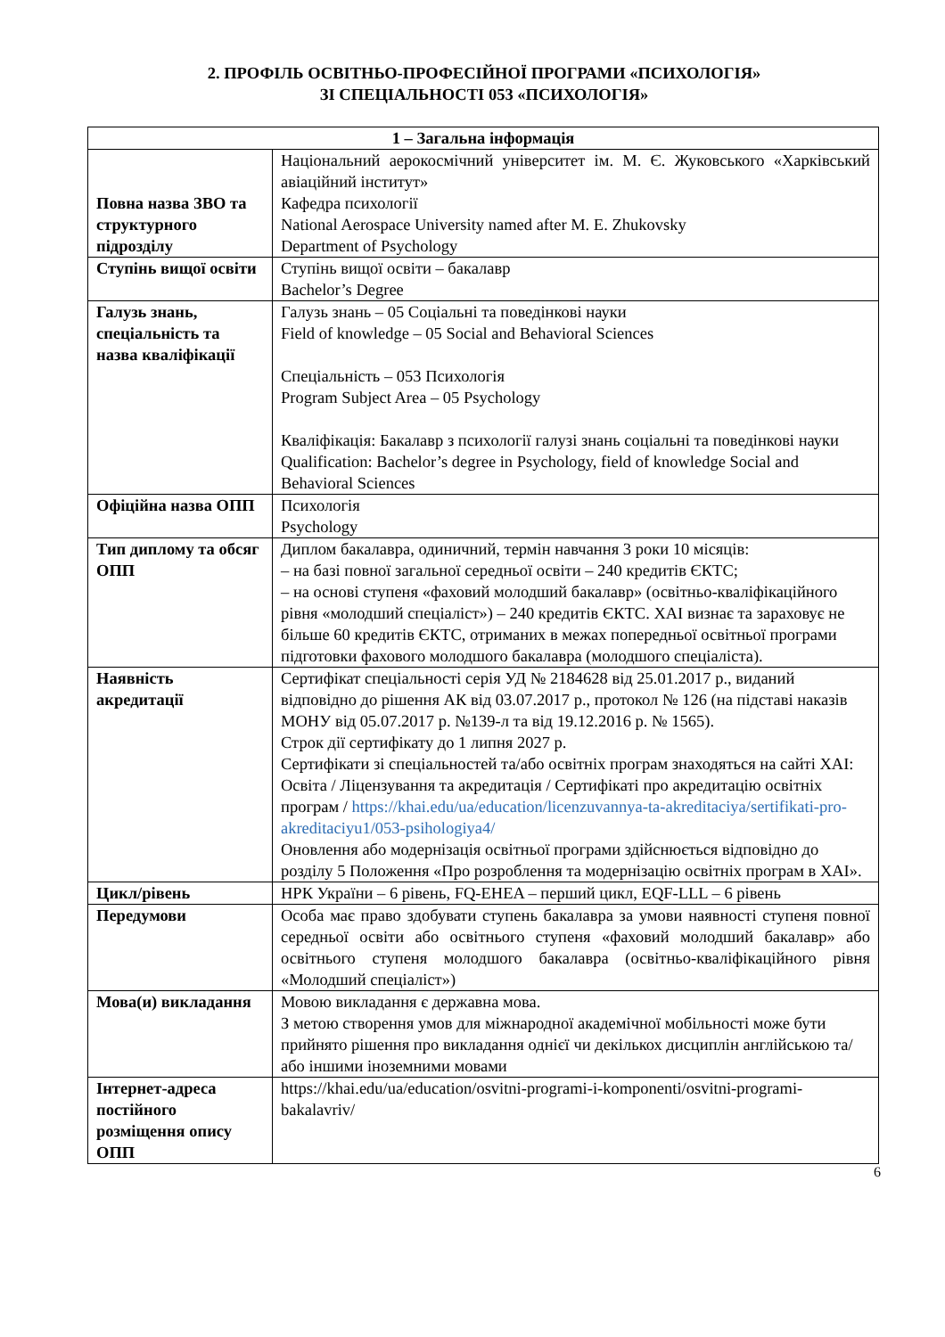2. ПРОФІЛЬ ОСВІТНЬО-ПРОФЕСІЙНОЇ ПРОГРАМИ «ПСИХОЛОГІЯ»
ЗІ СПЕЦІАЛЬНОСТІ 053 «ПСИХОЛОГІЯ»
| 1 – Загальна інформація | |
| --- | --- |
| Повна назва ЗВО та структурного підрозділу | Національний аерокосмічний університет ім. М. Є. Жуковського «Харківський авіаційний інститут» Кафедра психології National Aerospace University named after M. E. Zhukovsky Department of Psychology |
| Ступінь вищої освіти | Ступінь вищої освіти – бакалавр Bachelor’s Degree |
| Галузь знань, спеціальність та назва кваліфікації | Галузь знань – 05 Соціальні та поведінкові науки Field of knowledge – 05 Social and Behavioral Sciences Спеціальність – 053 Психологія Program Subject Area – 05 Psychology Кваліфікація: Бакалавр з психології галузі знань соціальні та поведінкові науки Qualification: Bachelor’s degree in Psychology, field of knowledge Social and Behavioral Sciences |
| Офіційна назва ОПП | Психологія Psychology |
| Тип диплому та обсяг ОПП | Диплом бакалавра, одиничний, термін навчання 3 роки 10 місяців: – на базі повної загальної середньої освіти – 240 кредитів ЄКТС; – на основі ступеня «фаховий молодший бакалавр» (освітньо-кваліфікаційного рівня «молодший спеціаліст») – 240 кредитів ЄКТС. ХАІ визнає та зараховує не більше 60 кредитів ЄКТС, отриманих в межах попередньої освітньої програми підготовки фахового молодшого бакалавра (молодшого спеціаліста). |
| Наявність акредитації | Сертифікат спеціальності серія УД № 2184628 від 25.01.2017 р., виданий відповідно до рішення АК від 03.07.2017 р., протокол № 126 (на підставі наказів МОНУ від 05.07.2017 р. №139-л та від 19.12.2016 р. № 1565). Строк дії сертифікату до 1 липня 2027 р. Сертифікати зі спеціальностей та/або освітніх програм знаходяться на сайті ХАІ: Освіта / Ліцензування та акредитація / Сертифікаті про акредитацію освітніх програм / https://khai.edu/ua/education/licenzuvannya-ta-akreditaciya/sertifikati-pro-akreditaciyu1/053-psihologiya4/ Оновлення або модернізація освітньої програми здійснюється відповідно до розділу 5 Положення «Про розроблення та модернізацію освітніх програм в ХАІ». |
| Цикл/рівень | НРК України – 6 рівень, FQ-EHEA – перший цикл, EQF-LLL – 6 рівень |
| Передумови | Особа має право здобувати ступень бакалавра за умови наявності ступеня повної середньої освіти або освітнього ступеня «фаховий молодший бакалавр» або освітнього ступеня молодшого бакалавра (освітньо-кваліфікаційного рівня «Молодший спеціаліст») |
| Мова(и) викладання | Мовою викладання є державна мова. З метою створення умов для міжнародної академічної мобільності може бути прийнято рішення про викладання однієї чи декількох дисциплін англійською та/або іншими іноземними мовами |
| Інтернет-адреса постійного розміщення опису ОПП | https://khai.edu/ua/education/osvitni-programi-i-komponenti/osvitni-programi-bakalavriv/ |
6